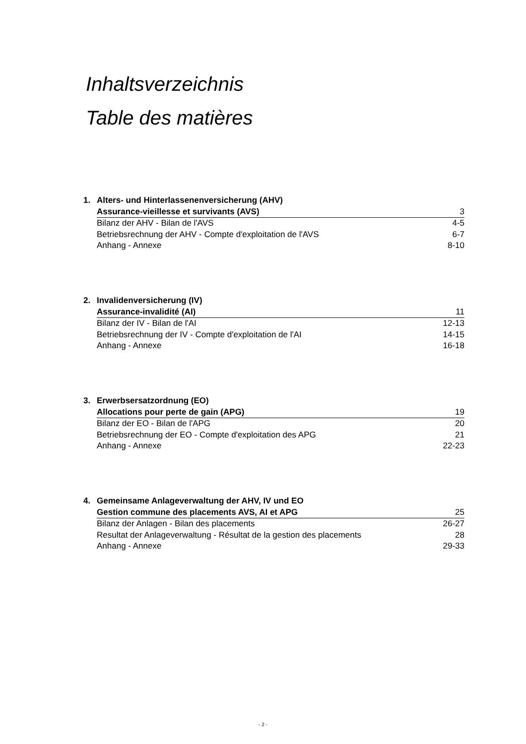Inhaltsverzeichnis
Table des matières
| 1. | Alters- und Hinterlassenenversicherung (AHV) | |
| | Assurance-vieillesse et survivants (AVS) | 3 |
| | Bilanz der AHV - Bilan de l'AVS | 4-5 |
| | Betriebsrechnung der AHV - Compte d'exploitation de l'AVS | 6-7 |
| | Anhang - Annexe | 8-10 |
| 2. | Invalidenversicherung (IV) | |
| | Assurance-invalidité (AI) | 11 |
| | Bilanz der IV - Bilan de l'AI | 12-13 |
| | Betriebsrechnung der IV - Compte d'exploitation de l'AI | 14-15 |
| | Anhang - Annexe | 16-18 |
| 3. | Erwerbsersatzordnung (EO) | |
| | Allocations pour perte de gain (APG) | 19 |
| | Bilanz der EO - Bilan de l'APG | 20 |
| | Betriebsrechnung der EO - Compte d'exploitation des APG | 21 |
| | Anhang - Annexe | 22-23 |
| 4. | Gemeinsame Anlageverwaltung der AHV, IV und EO | |
| | Gestion commune des placements AVS, AI et APG | 25 |
| | Bilanz der Anlagen - Bilan des placements | 26-27 |
| | Resultat der Anlageverwaltung - Résultat de la gestion des placements | 28 |
| | Anhang - Annexe | 29-33 |
- 2 -